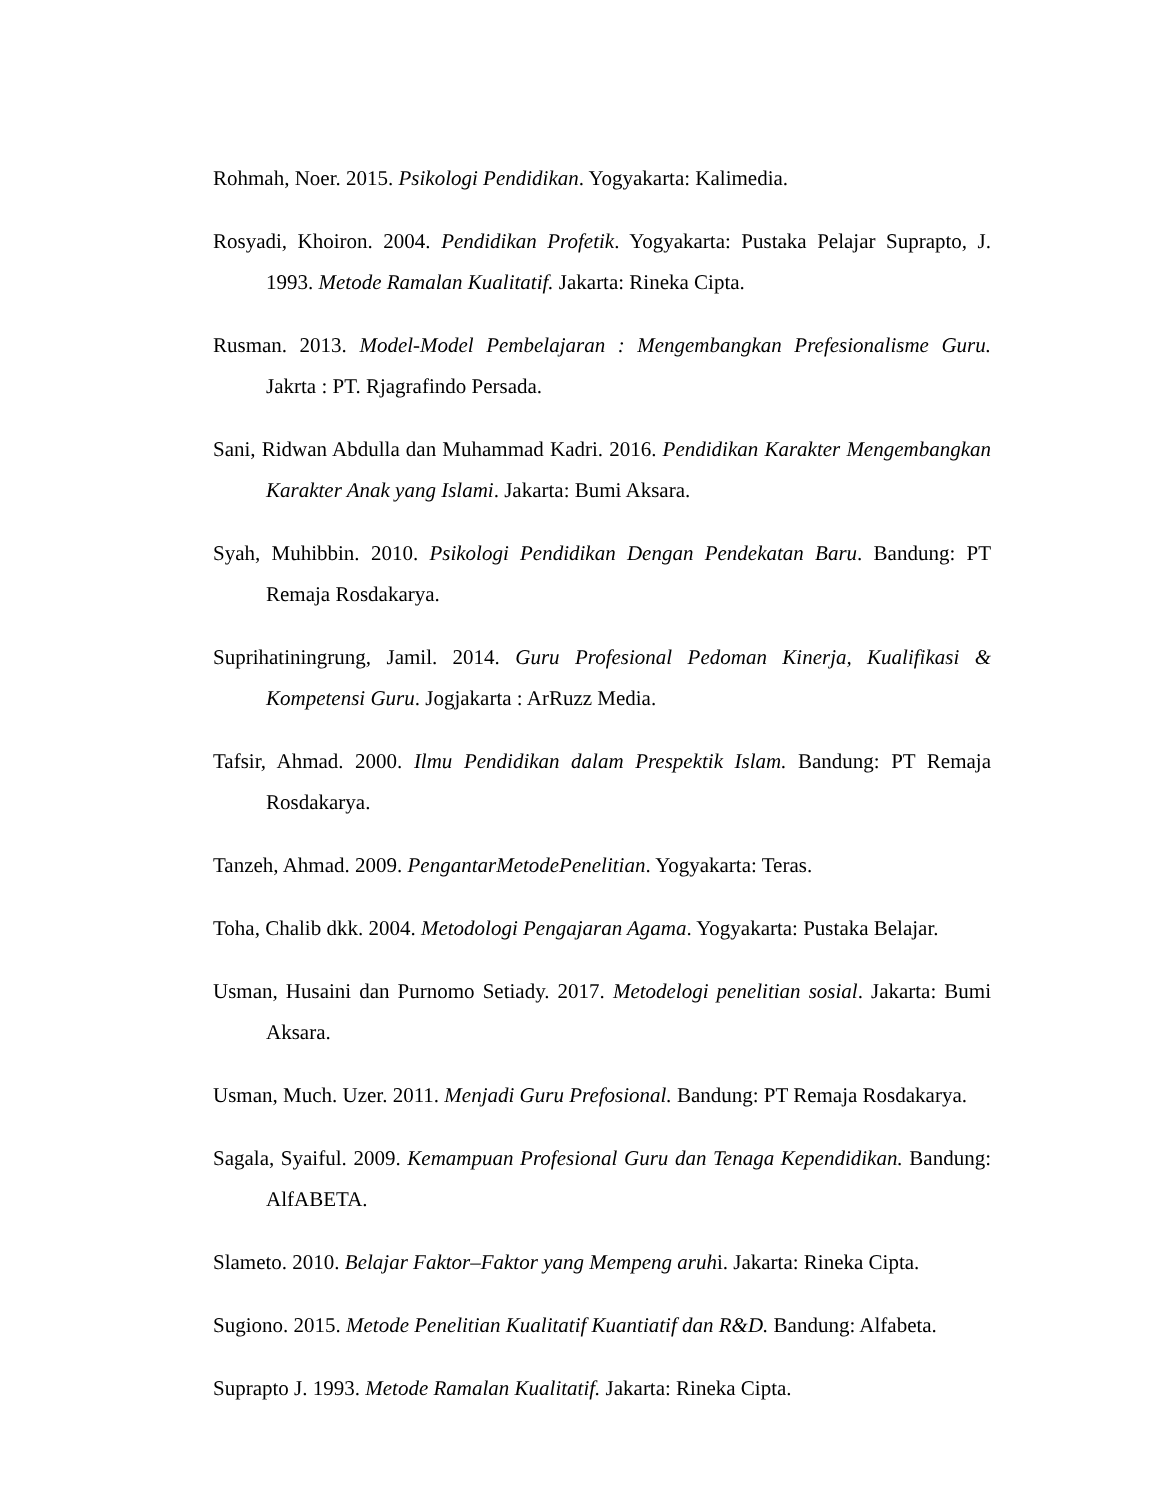Rohmah, Noer. 2015. Psikologi Pendidikan. Yogyakarta: Kalimedia.
Rosyadi, Khoiron. 2004. Pendidikan Profetik. Yogyakarta: Pustaka Pelajar Suprapto, J. 1993. Metode Ramalan Kualitatif. Jakarta: Rineka Cipta.
Rusman. 2013. Model-Model Pembelajaran : Mengembangkan Prefesionalisme Guru. Jakrta : PT. Rjagrafindo Persada.
Sani, Ridwan Abdulla dan Muhammad Kadri. 2016. Pendidikan Karakter Mengembangkan Karakter Anak yang Islami. Jakarta: Bumi Aksara.
Syah, Muhibbin. 2010. Psikologi Pendidikan Dengan Pendekatan Baru. Bandung: PT Remaja Rosdakarya.
Suprihatiningrung, Jamil. 2014. Guru Profesional Pedoman Kinerja, Kualifikasi & Kompetensi Guru. Jogjakarta : ArRuzz Media.
Tafsir, Ahmad. 2000. Ilmu Pendidikan dalam Prespektik Islam. Bandung: PT Remaja Rosdakarya.
Tanzeh, Ahmad. 2009. PengantarMetodePenelitian. Yogyakarta: Teras.
Toha, Chalib dkk. 2004. Metodologi Pengajaran Agama. Yogyakarta: Pustaka Belajar.
Usman, Husaini dan Purnomo Setiady. 2017. Metodelogi penelitian sosial. Jakarta: Bumi Aksara.
Usman, Much. Uzer. 2011. Menjadi Guru Prefosional. Bandung: PT Remaja Rosdakarya.
Sagala, Syaiful. 2009. Kemampuan Profesional Guru dan Tenaga Kependidikan. Bandung: AlfABETA.
Slameto. 2010. Belajar Faktor–Faktor yang Mempeng aruhi. Jakarta: Rineka Cipta.
Sugiono. 2015. Metode Penelitian Kualitatif Kuantiatif dan R&D. Bandung: Alfabeta.
Suprapto J. 1993. Metode Ramalan Kualitatif. Jakarta: Rineka Cipta.